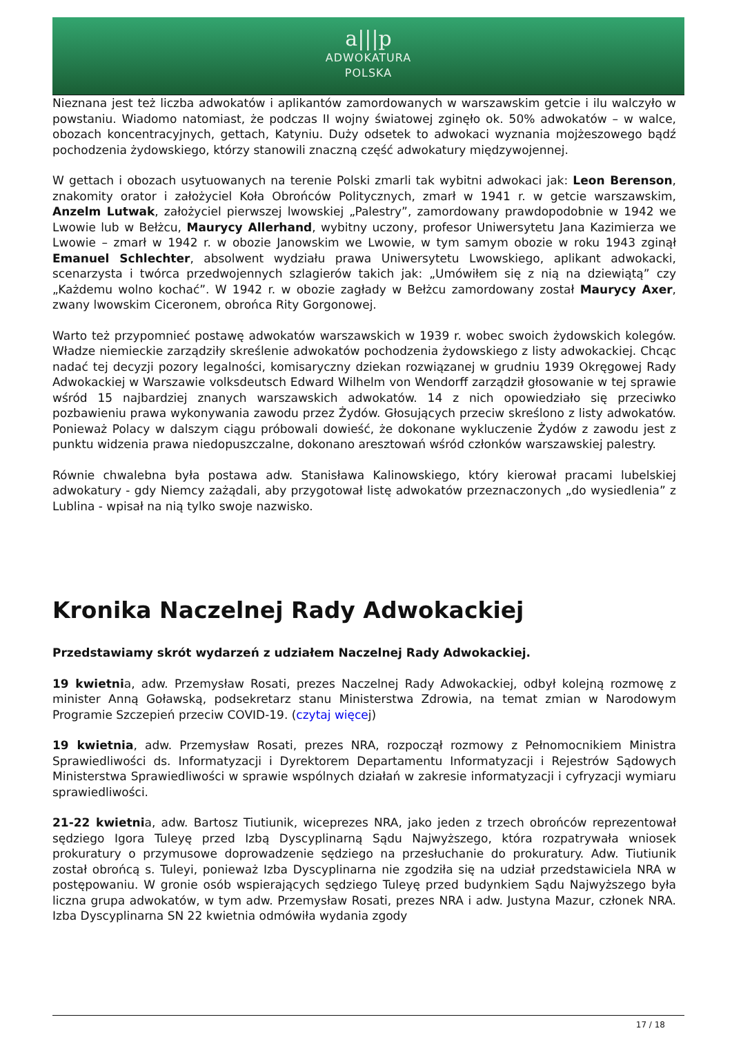a|||p
ADWOKATURA
POLSKA
Nieznana jest też liczba adwokatów i aplikantów zamordowanych w warszawskim getcie i ilu walczyło w powstaniu. Wiadomo natomiast, że podczas II wojny światowej zginęło ok. 50% adwokatów – w walce, obozach koncentracyjnych, gettach, Katyniu. Duży odsetek to adwokaci wyznania mojżeszowego bądź pochodzenia żydowskiego, którzy stanowili znaczną część adwokatury międzywojennej.
W gettach i obozach usytuowanych na terenie Polski zmarli tak wybitni adwokaci jak: Leon Berenson, znakomity orator i założyciel Koła Obrońców Politycznych, zmarł w 1941 r. w getcie warszawskim, Anzelm Lutwak, założyciel pierwszej lwowskiej „Palestry”, zamordowany prawdopodobnie w 1942 we Lwowie lub w Bełżcu, Maurycy Allerhand, wybitny uczony, profesor Uniwersytetu Jana Kazimierza we Lwowie – zmarł w 1942 r. w obozie Janowskim we Lwowie, w tym samym obozie w roku 1943 zginął Emanuel Schlechter, absolwent wydziału prawa Uniwersytetu Lwowskiego, aplikant adwokacki, scenarzysta i twórca przedwojennych szlagierów takich jak: „Umówiłem się z nią na dziewiątą” czy „Każdemu wolno kochać”. W 1942 r. w obozie zagłady w Bełżcu zamordowany został Maurycy Axer, zwany lwowskim Ciceronem, obrońca Rity Gorgonowej.
Warto też przypomnieć postawę adwokatów warszawskich w 1939 r. wobec swoich żydowskich kolegów. Władze niemieckie zarządziły skreślenie adwokatów pochodzenia żydowskiego z listy adwokackiej. Chcąc nadać tej decyzji pozory legalności, komisaryczny dziekan rozwiązanej w grudniu 1939 Okręgowej Rady Adwokackiej w Warszawie volksdeutsch Edward Wilhelm von Wendorff zarządził głosowanie w tej sprawie wśród 15 najbardziej znanych warszawskich adwokatów. 14 z nich opowiedziało się przeciwko pozbawieniu prawa wykonywania zawodu przez Żydów. Głosujących przeciw skreślono z listy adwokatów. Ponieważ Polacy w dalszym ciągu próbowali dowieść, że dokonane wykluczenie Żydów z zawodu jest z punktu widzenia prawa niedopuszczalne, dokonano aresztowań wśród członków warszawskiej palestry.
Równie chwalebna była postawa adw. Stanisława Kalinowskiego, który kierował pracami lubelskiej adwokatury - gdy Niemcy zażądali, aby przygotował listę adwokatów przeznaczonych „do wysiedlenia” z Lublina - wpisał na nią tylko swoje nazwisko.
Kronika Naczelnej Rady Adwokackiej
Przedstawiamy skrót wydarzeń z udziałem Naczelnej Rady Adwokackiej.
19 kwietnia, adw. Przemysław Rosati, prezes Naczelnej Rady Adwokackiej, odbył kolejną rozmowę z minister Anną Goławską, podsekretarz stanu Ministerstwa Zdrowia, na temat zmian w Narodowym Programie Szczepień przeciw COVID-19. (czytaj więcej)
19 kwietnia, adw. Przemysław Rosati, prezes NRA, rozpoczął rozmowy z Pełnomocnikiem Ministra Sprawiedliwości ds. Informatyzacji i Dyrektorem Departamentu Informatyzacji i Rejestrów Sądowych Ministerstwa Sprawiedliwości w sprawie wspólnych działań w zakresie informatyzacji i cyfryzacji wymiaru sprawiedliwości.
21-22 kwietnia, adw. Bartosz Tiutiunik, wiceprezes NRA, jako jeden z trzech obrońców reprezentował sędziego Igora Tuleyę przed Izbą Dyscyplinarną Sądu Najwyższego, która rozpatrywała wniosek prokuratury o przymusowe doprowadzenie sędziego na przesłuchanie do prokuratury. Adw. Tiutiunik został obrońcą s. Tuleyi, ponieważ Izba Dyscyplinarna nie zgodziła się na udział przedstawiciela NRA w postępowaniu. W gronie osób wspierających sędziego Tuleyę przed budynkiem Sądu Najwyższego była liczna grupa adwokatów, w tym adw. Przemysław Rosati, prezes NRA i adw. Justyna Mazur, członek NRA. Izba Dyscyplinarna SN 22 kwietnia odmówiła wydania zgody
17 / 18